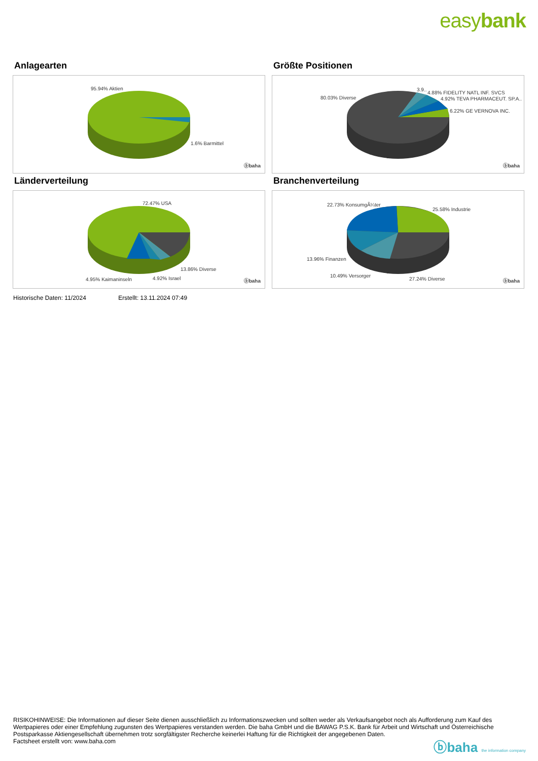easybank
Anlagearten
95.94% Aktien
1.6% Barmittel
ⓑbaha
Größte Positionen
80.03% Diverse
3.9..
4.88% FIDELITY NATL INF. SVCS
4.92% TEVA PHARMACEUT. SP.A..
6.22% GE VERNOVA INC.
ⓑbaha
Länderverteilung
72.47% USA
13.86% Diverse
4.95% Kaimaninseln 4.92% Israel ⓑbaha
Branchenverteilung
22.73% KonsumgÃ¼ter
25.58% Industrie
13.96% Finanzen
10.49% Versorger
27.24% Diverse ⓑbaha
Historische Daten: 11/2024 Erstellt: 13.11.2024 07:49
RISIKOHINWEISE: Die Informationen auf dieser Seite dienen ausschließlich zu Informationszwecken und sollten weder als Verkaufsangebot noch als Aufforderung zum Kauf des Wertpapieres oder einer Empfehlung zugunsten des Wertpapieres verstanden werden. Die baha GmbH und die BAWAG P.S.K. Bank für Arbeit und Wirtschaft und Österreichische Postsparkasse Aktiengesellschaft übernehmen trotz sorgfältigster Recherche keinerlei Haftung für die Richtigkeit der angegebenen Daten.
Factsheet erstellt von: www.baha.com
ⓑbaha the information company